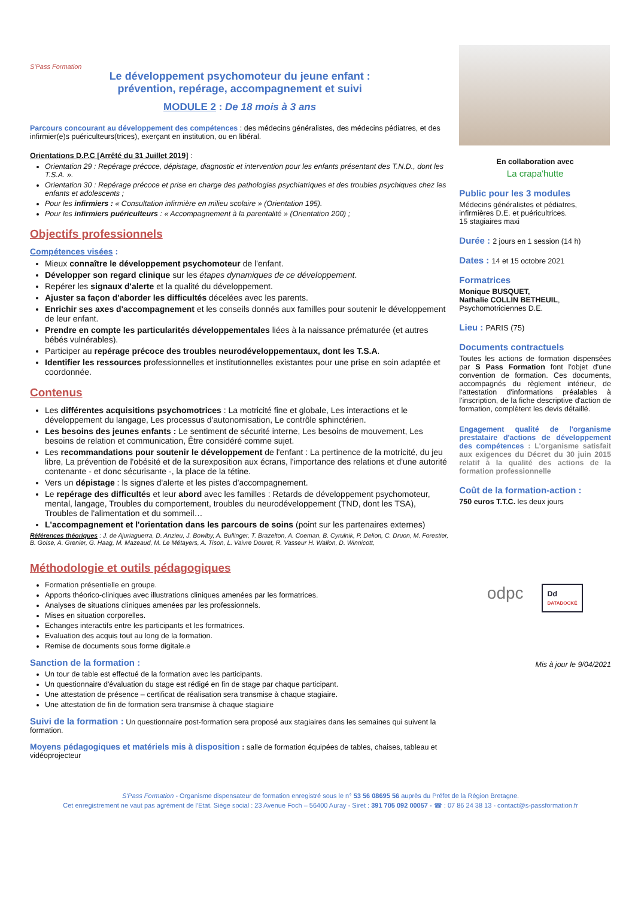S'Pass Formation
Le développement psychomoteur du jeune enfant :
prévention, repérage, accompagnement et suivi
MODULE 2 : De 18 mois à 3 ans
Parcours concourant au développement des compétences : des médecins généralistes, des médecins pédiatres, et des infirmier(e)s puériculteurs(trices), exerçant en institution, ou en libéral.
Orientations D.P.C [Arrêté du 31 Juillet 2019] :
Orientation 29 : Repérage précoce, dépistage, diagnostic et intervention pour les enfants présentant des T.N.D., dont les T.S.A. ».
Orientation 30 : Repérage précoce et prise en charge des pathologies psychiatriques et des troubles psychiques chez les enfants et adolescents ;
Pour les infirmiers : « Consultation infirmière en milieu scolaire » (Orientation 195).
Pour les infirmiers puériculteurs : « Accompagnement à la parentalité » (Orientation 200) ;
Objectifs professionnels
Compétences visées :
Mieux connaître le développement psychomoteur de l'enfant.
Développer son regard clinique sur les étapes dynamiques de ce développement.
Repérer les signaux d'alerte et la qualité du développement.
Ajuster sa façon d'aborder les difficultés décelées avec les parents.
Enrichir ses axes d'accompagnement et les conseils donnés aux familles pour soutenir le développement de leur enfant.
Prendre en compte les particularités développementales liées à la naissance prématurée (et autres bébés vulnérables).
Participer au repérage précoce des troubles neurodéveloppementaux, dont les T.S.A.
Identifier les ressources professionnelles et institutionnelles existantes pour une prise en soin adaptée et coordonnée.
Contenus
Les différentes acquisitions psychomotrices : La motricité fine et globale, Les interactions et le développement du langage, Les processus d'autonomisation, Le contrôle sphinctérien.
Les besoins des jeunes enfants : Le sentiment de sécurité interne, Les besoins de mouvement, Les besoins de relation et communication, Être considéré comme sujet.
Les recommandations pour soutenir le développement de l'enfant : La pertinence de la motricité, du jeu libre, La prévention de l'obésité et de la surexposition aux écrans, l'importance des relations et d'une autorité contenante - et donc sécurisante -, la place de la tétine.
Vers un dépistage : ls signes d'alerte et les pistes d'accompagnement.
Le repérage des difficultés et leur abord avec les familles : Retards de développement psychomoteur, mental, langage, Troubles du comportement, troubles du neurodéveloppement (TND, dont les TSA), Troubles de l'alimentation et du sommeil…
L'accompagnement et l'orientation dans les parcours de soins (point sur les partenaires externes)
Références théoriques : J. de Ajuriaguerra, D. Anzieu, J. Bowlby, A. Bullinger, T. Brazelton, A. Coeman, B. Cyrulnik, P. Delion, C. Druon, M. Forestier, B. Golse, A. Grenier, G. Haag, M. Mazeaud, M. Le Métayers, A. Tison, L. Vaivre Douret, R. Vasseur H. Wallon, D. Winnicott,
Méthodologie et outils pédagogiques
Formation présentielle en groupe.
Apports théorico-cliniques avec illustrations cliniques amenées par les formatrices.
Analyses de situations cliniques amenées par les professionnels.
Mises en situation corporelles.
Echanges interactifs entre les participants et les formatrices.
Evaluation des acquis tout au long de la formation.
Remise de documents sous forme digitale.e
Sanction de la formation :
Un tour de table est effectué de la formation avec les participants.
Un questionnaire d'évaluation du stage est rédigé en fin de stage par chaque participant.
Une attestation de présence – certificat de réalisation sera transmise à chaque stagiaire.
Une attestation de fin de formation sera transmise à chaque stagiaire
Suivi de la formation : Un questionnaire post-formation sera proposé aux stagiaires dans les semaines qui suivent la formation.
Moyens pédagogiques et matériels mis à disposition : salle de formation équipées de tables, chaises, tableau et vidéoprojecteur
En collaboration avec
La crapa'hutte
Public pour les 3 modules
Médecins généralistes et pédiatres, infirmières D.E. et puéricultrices.
15 stagiaires maxi
Durée : 2 jours en 1 session (14 h)
Dates : 14 et 15 octobre 2021
Formatrices
Monique BUSQUET,
Nathalie COLLIN BETHEUIL,
Psychomotriciennes D.E.
Lieu : PARIS (75)
Documents contractuels
Toutes les actions de formation dispensées par S Pass Formation font l'objet d'une convention de formation. Ces documents, accompagnés du règlement intérieur, de l'attestation d'informations préalables à l'inscription, de la fiche descriptive d'action de formation, complètent les devis détaillé.
Engagement qualité de l'organisme prestataire d'actions de développement des compétences : L'organisme satisfait aux exigences du Décret du 30 juin 2015 relatif à la qualité des actions de la formation professionnelle
Coût de la formation-action :
750 euros T.T.C. les deux jours
odpc
Dd
DATADOCKÉ
Mis à jour le 9/04/2021
S'Pass Formation - Organisme dispensateur de formation enregistré sous le n° 53 56 08695 56 auprès du Préfet de la Région Bretagne.
Cet enregistrement ne vaut pas agrément de l'Etat. Siège social : 23 Avenue Foch – 56400 Auray - Siret : 391 705 092 00057 - ☎ : 07 86 24 38 13 - contact@s-passformation.fr